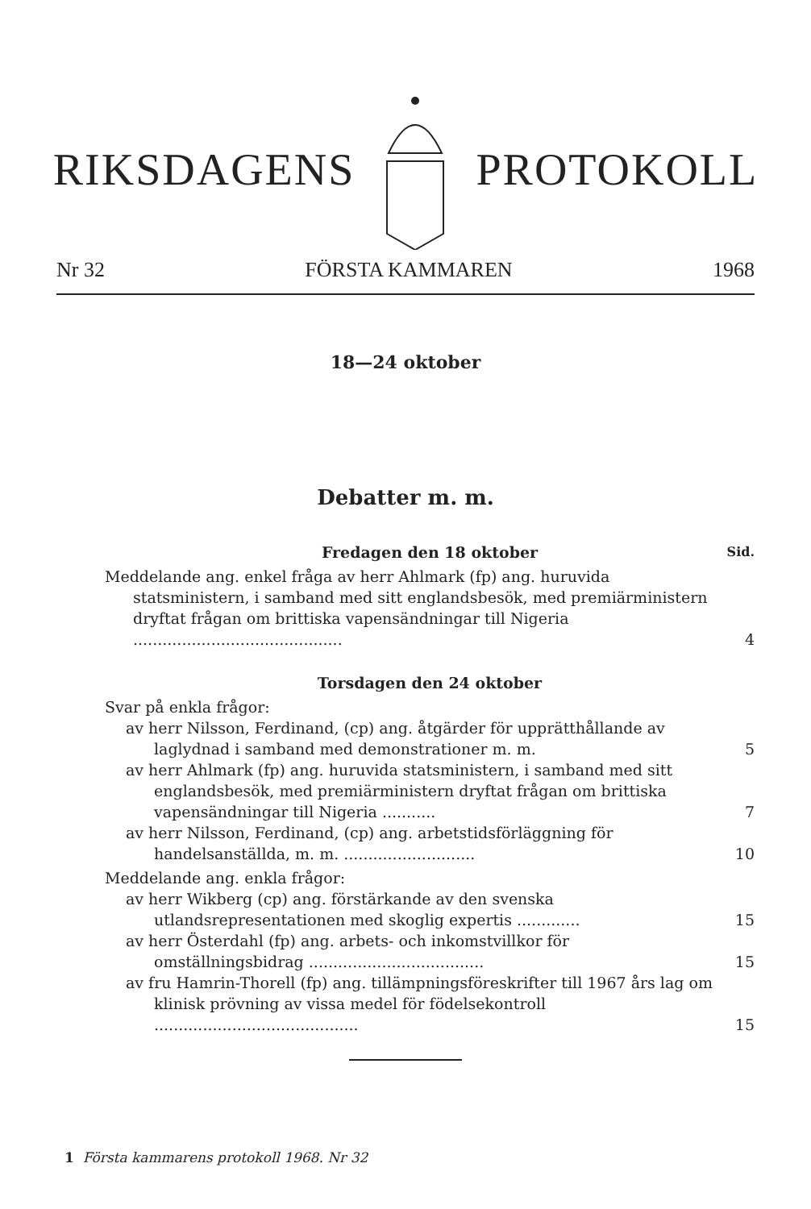RIKSDAGENS PROTOKOLL
Nr 32 FÖRSTA KAMMAREN 1968
18—24 oktober
Debatter m. m.
Fredagen den 18 oktober Sid.
Meddelande ang. enkel fråga av herr Ahlmark (fp) ang. huruvida statsministern, i samband med sitt englandsbesök, med premiärministern dryftat frågan om brittiska vapensändningar till Nigeria ...........................................
4
Torsdagen den 24 oktober
Svar på enkla frågor:
av herr Nilsson, Ferdinand, (cp) ang. åtgärder för upprätthållande av laglydnad i samband med demonstrationer m. m.
5
av herr Ahlmark (fp) ang. huruvida statsministern, i samband med sitt englandsbesök, med premiärministern dryftat frågan om brittiska vapensändningar till Nigeria ...........
7
av herr Nilsson, Ferdinand, (cp) ang. arbetstidsförläggning för handelsanställda, m. m. ...........................
10
Meddelande ang. enkla frågor:
av herr Wikberg (cp) ang. förstärkande av den svenska utlandsrepresentationen med skoglig expertis .............
15
av herr Österdahl (fp) ang. arbets- och inkomstvillkor för omställningsbidrag ....................................
15
av fru Hamrin-Thorell (fp) ang. tillämpningsföreskrifter till 1967 års lag om klinisk prövning av vissa medel för födelsekontroll ..........................................
15
1 Första kammarens protokoll 1968. Nr 32